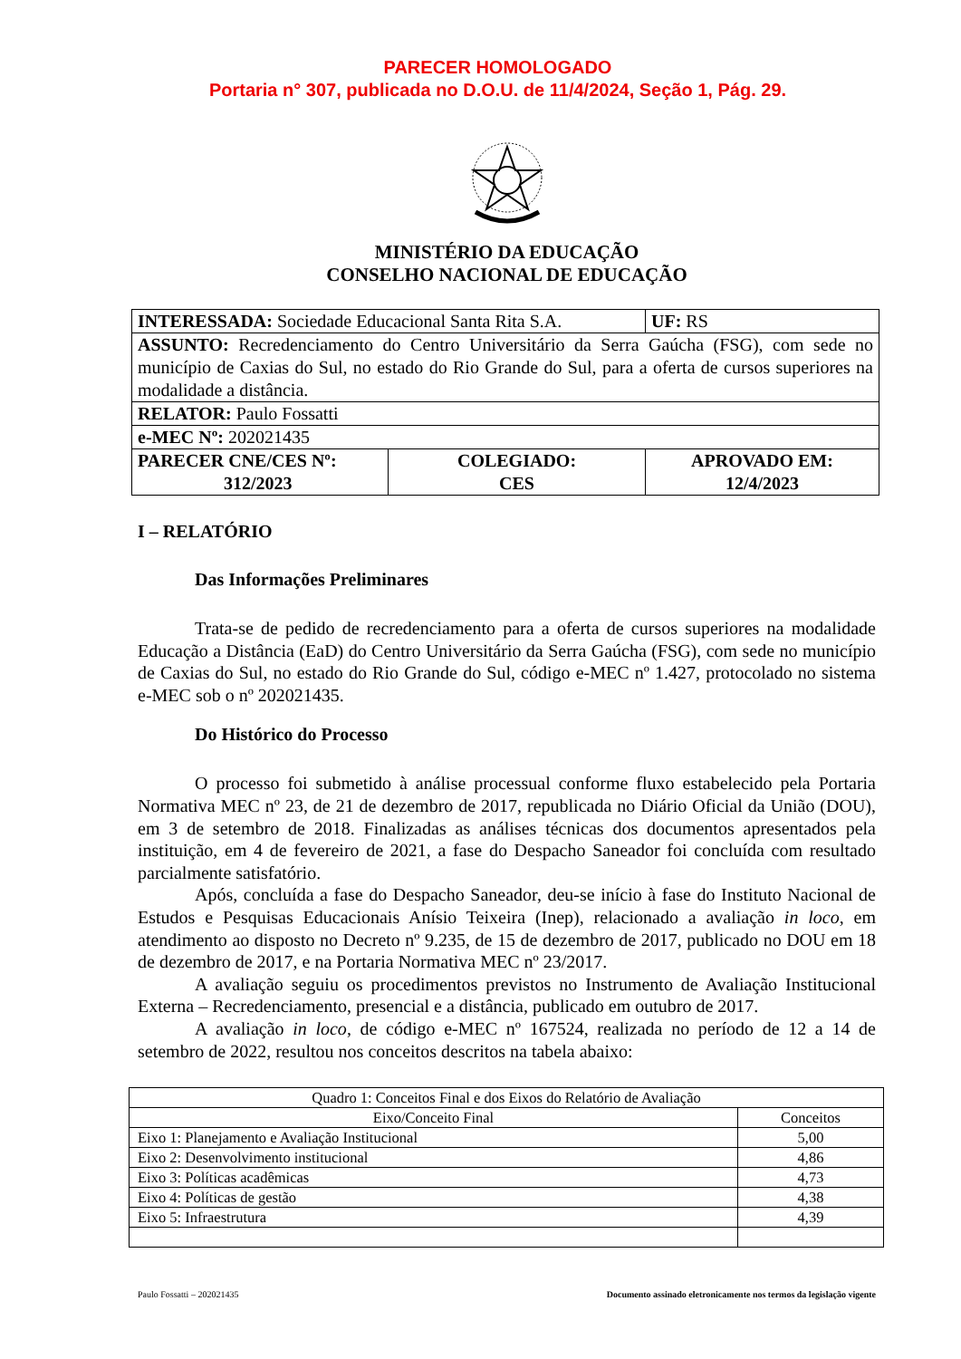PARECER HOMOLOGADO
Portaria n° 307, publicada no D.O.U. de 11/4/2024, Seção 1, Pág. 29.
MINISTÉRIO DA EDUCAÇÃO
CONSELHO NACIONAL DE EDUCAÇÃO
| INTERESSADA: Sociedade Educacional Santa Rita S.A. | | UF: RS |
| ASSUNTO: Recredenciamento do Centro Universitário da Serra Gaúcha (FSG), com sede no município de Caxias do Sul, no estado do Rio Grande do Sul, para a oferta de cursos superiores na modalidade a distância. | | |
| RELATOR: Paulo Fossatti | | |
| e-MEC Nº: 202021435 | | |
| PARECER CNE/CES Nº: 312/2023 | COLEGIADO: CES | APROVADO EM: 12/4/2023 |
I – RELATÓRIO
Das Informações Preliminares
Trata-se de pedido de recredenciamento para a oferta de cursos superiores na modalidade Educação a Distância (EaD) do Centro Universitário da Serra Gaúcha (FSG), com sede no município de Caxias do Sul, no estado do Rio Grande do Sul, código e-MEC nº 1.427, protocolado no sistema e-MEC sob o nº 202021435.
Do Histórico do Processo
O processo foi submetido à análise processual conforme fluxo estabelecido pela Portaria Normativa MEC nº 23, de 21 de dezembro de 2017, republicada no Diário Oficial da União (DOU), em 3 de setembro de 2018. Finalizadas as análises técnicas dos documentos apresentados pela instituição, em 4 de fevereiro de 2021, a fase do Despacho Saneador foi concluída com resultado parcialmente satisfatório.
Após, concluída a fase do Despacho Saneador, deu-se início à fase do Instituto Nacional de Estudos e Pesquisas Educacionais Anísio Teixeira (Inep), relacionado a avaliação in loco, em atendimento ao disposto no Decreto nº 9.235, de 15 de dezembro de 2017, publicado no DOU em 18 de dezembro de 2017, e na Portaria Normativa MEC nº 23/2017.
A avaliação seguiu os procedimentos previstos no Instrumento de Avaliação Institucional Externa – Recredenciamento, presencial e a distância, publicado em outubro de 2017.
A avaliação in loco, de código e-MEC nº 167524, realizada no período de 12 a 14 de setembro de 2022, resultou nos conceitos descritos na tabela abaixo:
| Quadro 1: Conceitos Final e dos Eixos do Relatório de Avaliação | |
| Eixo/Conceito Final | Conceitos |
| Eixo 1: Planejamento e Avaliação Institucional | 5,00 |
| Eixo 2: Desenvolvimento institucional | 4,86 |
| Eixo 3: Políticas acadêmicas | 4,73 |
| Eixo 4: Políticas de gestão | 4,38 |
| Eixo 5: Infraestrutura | 4,39 |
Paulo Fossatti – 202021435 Documento assinado eletronicamente nos termos da legislação vigente